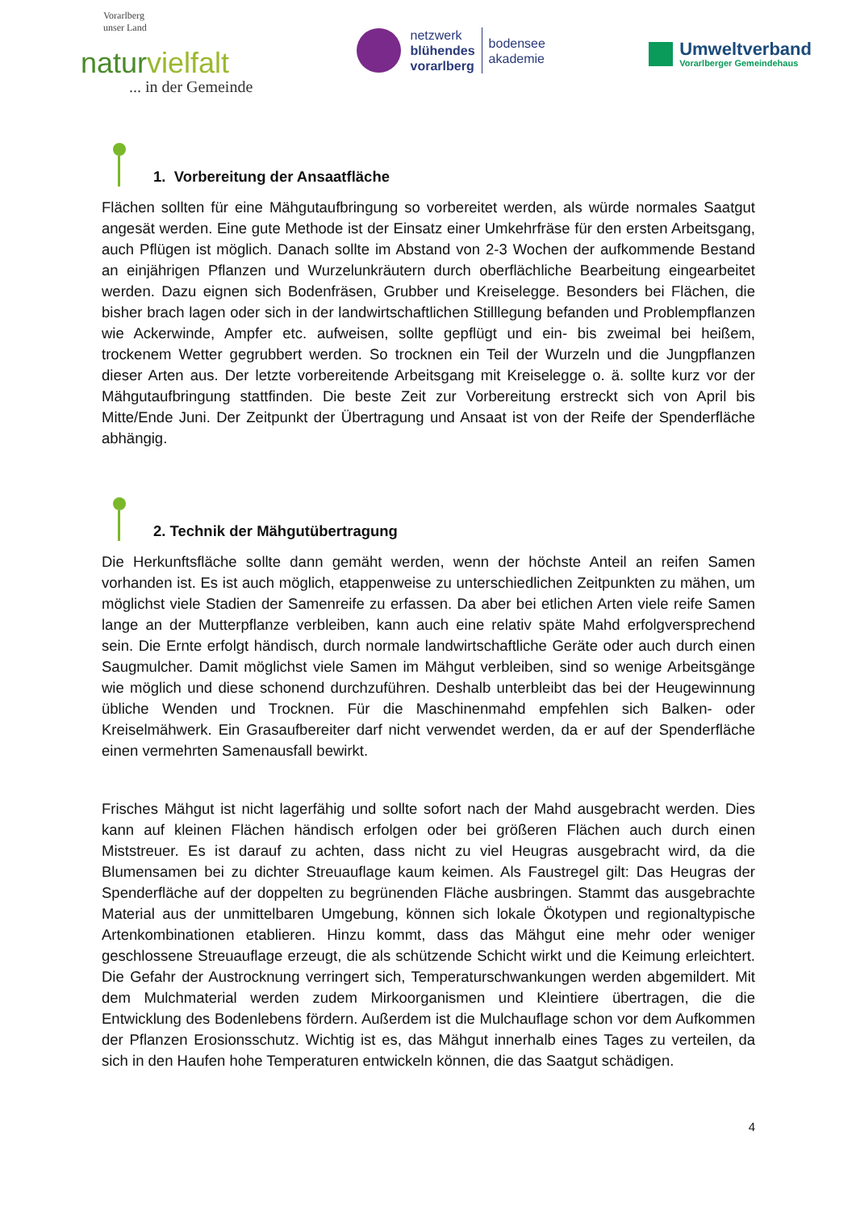Vorarlberg
unser Land
naturvielfalt
... in der Gemeinde
netzwerk
blühendes
vorarlberg
bodensee
akademie
Umweltverband
Vorarlberger Gemeindehaus
1. Vorbereitung der Ansaatfläche
Flächen sollten für eine Mähgutaufbringung so vorbereitet werden, als würde normales Saatgut angesät werden. Eine gute Methode ist der Einsatz einer Umkehrfräse für den ersten Arbeitsgang, auch Pflügen ist möglich. Danach sollte im Abstand von 2-3 Wochen der aufkommende Bestand an einjährigen Pflanzen und Wurzelunkräutern durch oberflächliche Bearbeitung eingearbeitet werden. Dazu eignen sich Bodenfräsen, Grubber und Kreiselegge. Besonders bei Flächen, die bisher brach lagen oder sich in der landwirtschaftlichen Stilllegung befanden und Problempflanzen wie Ackerwinde, Ampfer etc. aufweisen, sollte gepflügt und ein- bis zweimal bei heißem, trockenem Wetter gegrubbert werden. So trocknen ein Teil der Wurzeln und die Jungpflanzen dieser Arten aus. Der letzte vorbereitende Arbeitsgang mit Kreiselegge o. ä. sollte kurz vor der Mähgutaufbringung stattfinden. Die beste Zeit zur Vorbereitung erstreckt sich von April bis Mitte/Ende Juni. Der Zeitpunkt der Übertragung und Ansaat ist von der Reife der Spenderfläche abhängig.
2. Technik der Mähgutübertragung
Die Herkunftsfläche sollte dann gemäht werden, wenn der höchste Anteil an reifen Samen vorhanden ist. Es ist auch möglich, etappenweise zu unterschiedlichen Zeitpunkten zu mähen, um möglichst viele Stadien der Samenreife zu erfassen. Da aber bei etlichen Arten viele reife Samen lange an der Mutterpflanze verbleiben, kann auch eine relativ späte Mahd erfolgversprechend sein. Die Ernte erfolgt händisch, durch normale landwirtschaftliche Geräte oder auch durch einen Saugmulcher. Damit möglichst viele Samen im Mähgut verbleiben, sind so wenige Arbeitsgänge wie möglich und diese schonend durchzuführen. Deshalb unterbleibt das bei der Heugewinnung übliche Wenden und Trocknen. Für die Maschinenmahd empfehlen sich Balken- oder Kreiselmähwerk. Ein Grasaufbereiter darf nicht verwendet werden, da er auf der Spenderfläche einen vermehrten Samenausfall bewirkt.
Frisches Mähgut ist nicht lagerfähig und sollte sofort nach der Mahd ausgebracht werden. Dies kann auf kleinen Flächen händisch erfolgen oder bei größeren Flächen auch durch einen Miststreuer. Es ist darauf zu achten, dass nicht zu viel Heugras ausgebracht wird, da die Blumensamen bei zu dichter Streuauflage kaum keimen. Als Faustregel gilt: Das Heugras der Spenderfläche auf der doppelten zu begrünenden Fläche ausbringen. Stammt das ausgebrachte Material aus der unmittelbaren Umgebung, können sich lokale Ökotypen und regionaltypische Artenkombinationen etablieren. Hinzu kommt, dass das Mähgut eine mehr oder weniger geschlossene Streuauflage erzeugt, die als schützende Schicht wirkt und die Keimung erleichtert. Die Gefahr der Austrocknung verringert sich, Temperaturschwankungen werden abgemildert. Mit dem Mulchmaterial werden zudem Mirkoorganismen und Kleintiere übertragen, die die Entwicklung des Bodenlebens fördern. Außerdem ist die Mulchauflage schon vor dem Aufkommen der Pflanzen Erosionsschutz. Wichtig ist es, das Mähgut innerhalb eines Tages zu verteilen, da sich in den Haufen hohe Temperaturen entwickeln können, die das Saatgut schädigen.
4